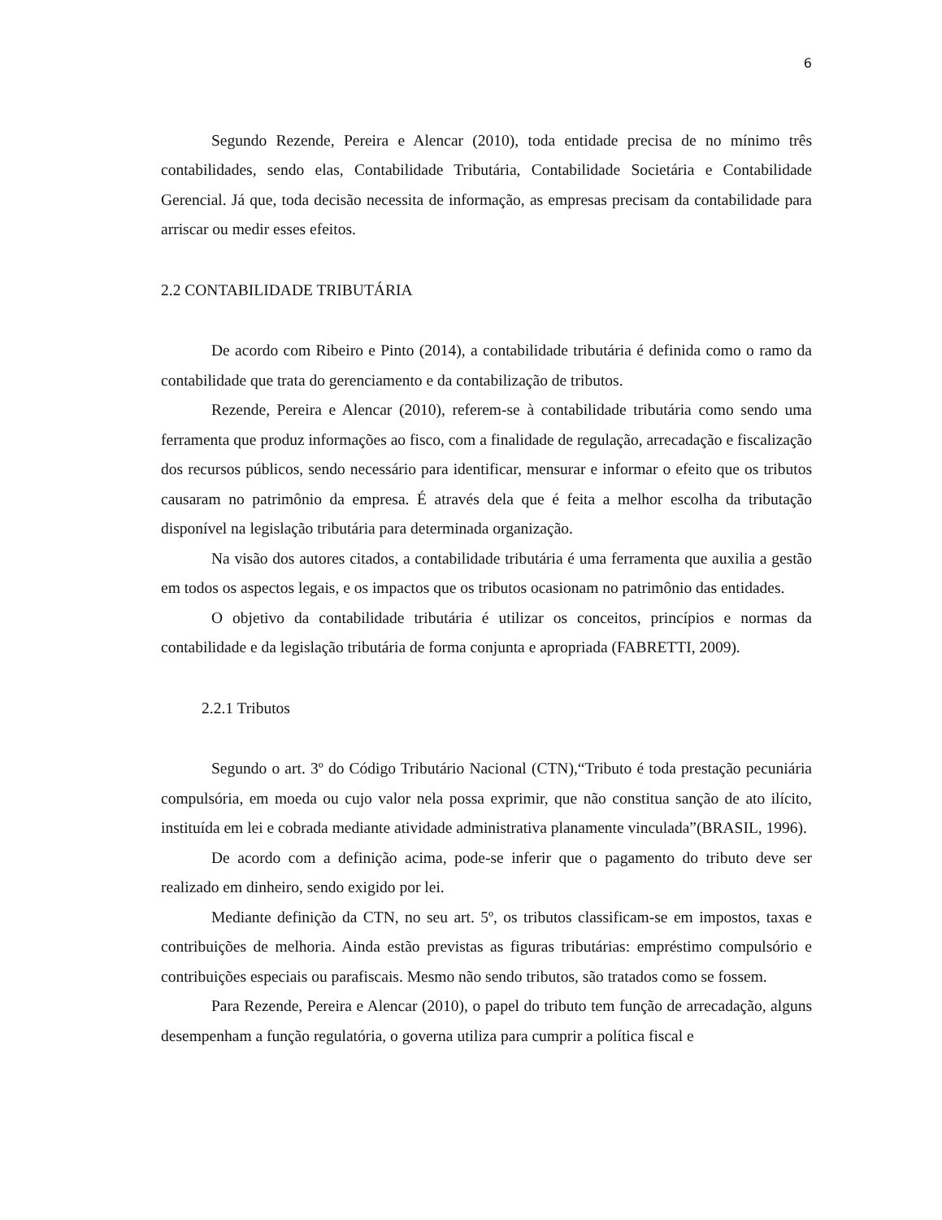6
Segundo Rezende, Pereira e Alencar (2010), toda entidade precisa de no mínimo três contabilidades, sendo elas, Contabilidade Tributária, Contabilidade Societária e Contabilidade Gerencial. Já que, toda decisão necessita de informação, as empresas precisam da contabilidade para arriscar ou medir esses efeitos.
2.2 CONTABILIDADE TRIBUTÁRIA
De acordo com Ribeiro e Pinto (2014), a contabilidade tributária é definida como o ramo da contabilidade que trata do gerenciamento e da contabilização de tributos.
Rezende, Pereira e Alencar (2010), referem-se à contabilidade tributária como sendo uma ferramenta que produz informações ao fisco, com a finalidade de regulação, arrecadação e fiscalização dos recursos públicos, sendo necessário para identificar, mensurar e informar o efeito que os tributos causaram no patrimônio da empresa. É através dela que é feita a melhor escolha da tributação disponível na legislação tributária para determinada organização.
Na visão dos autores citados, a contabilidade tributária é uma ferramenta que auxilia a gestão em todos os aspectos legais, e os impactos que os tributos ocasionam no patrimônio das entidades.
O objetivo da contabilidade tributária é utilizar os conceitos, princípios e normas da contabilidade e da legislação tributária de forma conjunta e apropriada (FABRETTI, 2009).
2.2.1 Tributos
Segundo o art. 3º do Código Tributário Nacional (CTN),“Tributo é toda prestação pecuniária compulsória, em moeda ou cujo valor nela possa exprimir, que não constitua sanção de ato ilícito, instituída em lei e cobrada mediante atividade administrativa planamente vinculada”(BRASIL, 1996).
De acordo com a definição acima, pode-se inferir que o pagamento do tributo deve ser realizado em dinheiro, sendo exigido por lei.
Mediante definição da CTN, no seu art. 5º, os tributos classificam-se em impostos, taxas e contribuições de melhoria. Ainda estão previstas as figuras tributárias: empréstimo compulsório e contribuições especiais ou parafiscais. Mesmo não sendo tributos, são tratados como se fossem.
Para Rezende, Pereira e Alencar (2010), o papel do tributo tem função de arrecadação, alguns desempenham a função regulatória, o governa utiliza para cumprir a política fiscal e